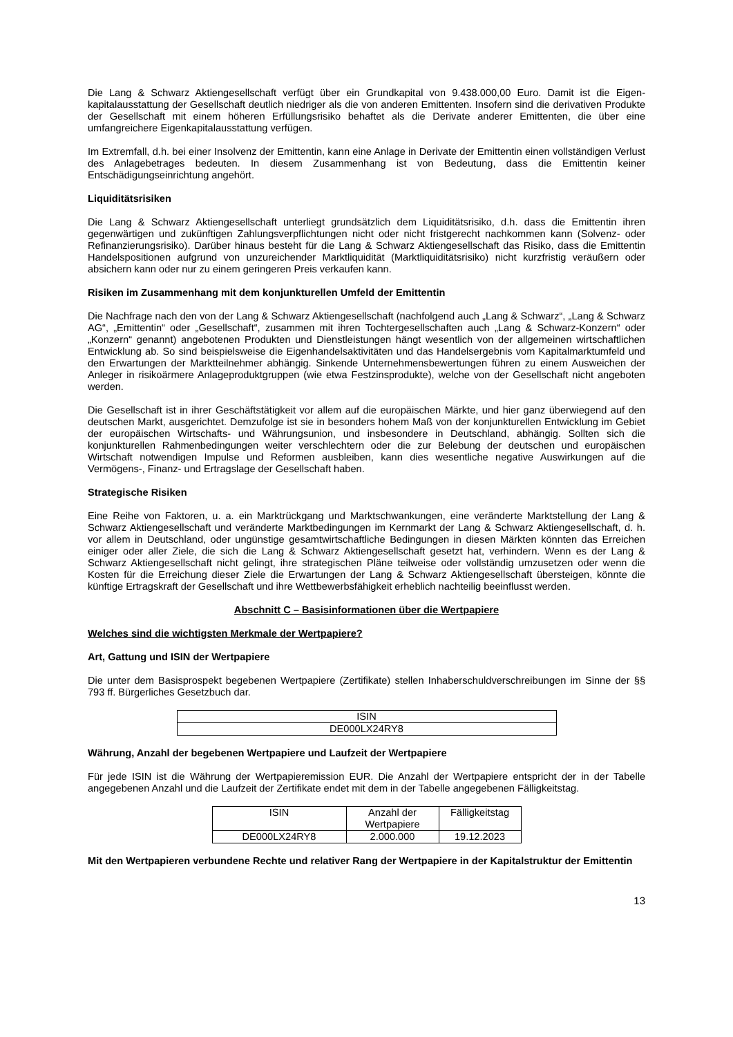Die Lang & Schwarz Aktiengesellschaft verfügt über ein Grundkapital von 9.438.000,00 Euro. Damit ist die Eigen-kapitalausstattung der Gesellschaft deutlich niedriger als die von anderen Emittenten. Insofern sind die derivativen Produkte der Gesellschaft mit einem höheren Erfüllungsrisiko behaftet als die Derivate anderer Emittenten, die über eine umfangreichere Eigenkapitalausstattung verfügen.
Im Extremfall, d.h. bei einer Insolvenz der Emittentin, kann eine Anlage in Derivate der Emittentin einen vollständigen Verlust des Anlagebetrages bedeuten. In diesem Zusammenhang ist von Bedeutung, dass die Emittentin keiner Entschädigungseinrichtung angehört.
Liquiditätsrisiken
Die Lang & Schwarz Aktiengesellschaft unterliegt grundsätzlich dem Liquiditätsrisiko, d.h. dass die Emittentin ihren gegenwärtigen und zukünftigen Zahlungsverpflichtungen nicht oder nicht fristgerecht nachkommen kann (Solvenz- oder Refinanzierungsrisiko). Darüber hinaus besteht für die Lang & Schwarz Aktiengesellschaft das Risiko, dass die Emittentin Handelspositionen aufgrund von unzureichender Marktliquidität (Marktliquiditätsrisiko) nicht kurzfristig veräußern oder absichern kann oder nur zu einem geringeren Preis verkaufen kann.
Risiken im Zusammenhang mit dem konjunkturellen Umfeld der Emittentin
Die Nachfrage nach den von der Lang & Schwarz Aktiengesellschaft (nachfolgend auch „Lang & Schwarz“, „Lang & Schwarz AG“, „Emittentin“ oder „Gesellschaft“, zusammen mit ihren Tochtergesellschaften auch „Lang & Schwarz-Konzern“ oder „Konzern“ genannt) angebotenen Produkten und Dienstleistungen hängt wesentlich von der allgemeinen wirtschaftlichen Entwicklung ab. So sind beispielsweise die Eigenhandelsaktivitäten und das Handelsergebnis vom Kapitalmarktumfeld und den Erwartungen der Marktteilnehmer abhängig. Sinkende Unternehmensbewertungen führen zu einem Ausweichen der Anleger in risikoärmere Anlageproduktgruppen (wie etwa Festzinsprodukte), welche von der Gesellschaft nicht angeboten werden.
Die Gesellschaft ist in ihrer Geschäftstätigkeit vor allem auf die europäischen Märkte, und hier ganz überwiegend auf den deutschen Markt, ausgerichtet. Demzufolge ist sie in besonders hohem Maß von der konjunkturellen Entwicklung im Gebiet der europäischen Wirtschafts- und Währungsunion, und insbesondere in Deutschland, abhängig. Sollten sich die konjunkturellen Rahmenbedingungen weiter verschlechtern oder die zur Belebung der deutschen und europäischen Wirtschaft notwendigen Impulse und Reformen ausbleiben, kann dies wesentliche negative Auswirkungen auf die Vermögens-, Finanz- und Ertragslage der Gesellschaft haben.
Strategische Risiken
Eine Reihe von Faktoren, u. a. ein Marktrückgang und Marktschwankungen, eine veränderte Marktstellung der Lang & Schwarz Aktiengesellschaft und veränderte Marktbedingungen im Kernmarkt der Lang & Schwarz Aktiengesellschaft, d. h. vor allem in Deutschland, oder ungünstige gesamtwirtschaftliche Bedingungen in diesen Märkten könnten das Erreichen einiger oder aller Ziele, die sich die Lang & Schwarz Aktiengesellschaft gesetzt hat, verhindern. Wenn es der Lang & Schwarz Aktiengesellschaft nicht gelingt, ihre strategischen Pläne teilweise oder vollständig umzusetzen oder wenn die Kosten für die Erreichung dieser Ziele die Erwartungen der Lang & Schwarz Aktiengesellschaft übersteigen, könnte die künftige Ertragskraft der Gesellschaft und ihre Wettbewerbsfähigkeit erheblich nachteilig beeinflusst werden.
Abschnitt C – Basisinformationen über die Wertpapiere
Welches sind die wichtigsten Merkmale der Wertpapiere?
Art, Gattung und ISIN der Wertpapiere
Die unter dem Basisprospekt begebenen Wertpapiere (Zertifikate) stellen Inhaberschuldverschreibungen im Sinne der §§ 793 ff. Bürgerliches Gesetzbuch dar.
| ISIN |
| --- |
| DE000LX24RY8 |
Währung, Anzahl der begebenen Wertpapiere und Laufzeit der Wertpapiere
Für jede ISIN ist die Währung der Wertpapieremission EUR. Die Anzahl der Wertpapiere entspricht der in der Tabelle angegebenen Anzahl und die Laufzeit der Zertifikate endet mit dem in der Tabelle angegebenen Fälligkeitstag.
| ISIN | Anzahl der Wertpapiere | Fälligkeitstag |
| --- | --- | --- |
| DE000LX24RY8 | 2.000.000 | 19.12.2023 |
Mit den Wertpapieren verbundene Rechte und relativer Rang der Wertpapiere in der Kapitalstruktur der Emittentin
13